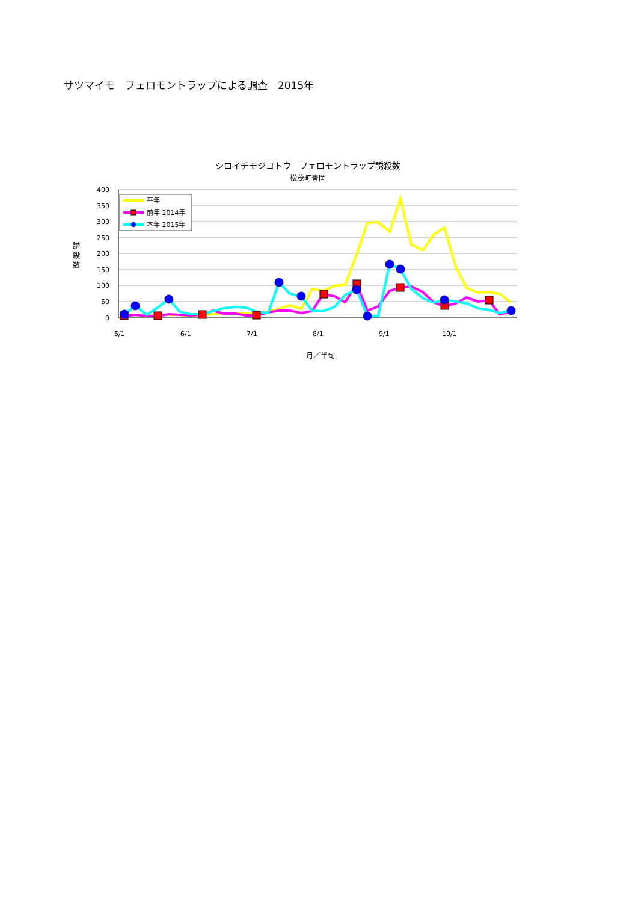サツマイモ　フェロモントラップによる調査　2015年
シロイチモジヨトウ　フェロモントラップ誘殺数
松茂町豊岡
400
350
300
250
200
150
100
50
0
誘
殺
数
5/1
6/1
7/1
8/1
9/1
10/1
月／半旬
平年
前年 2014年
本年 2015年